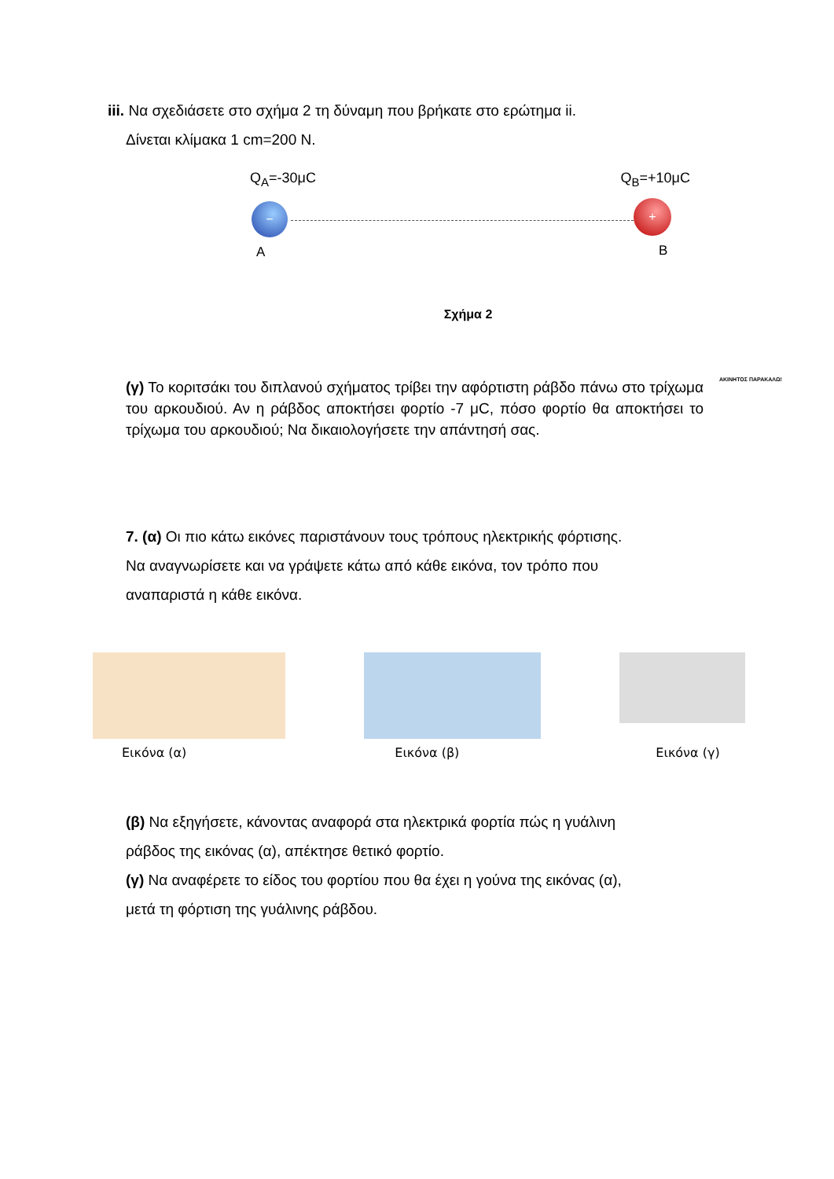iii. Να σχεδιάσετε στο σχήμα 2 τη δύναμη που βρήκατε στο ερώτημα ii.
Δίνεται κλίμακα 1 cm=200 Ν.
Q<sub>A</sub>=-30μC Q<sub>B</sub>=+10μC
− +
A B
Σχήμα 2
(γ) Το κοριτσάκι του διπλανού σχήματος τρίβει την αφόρτιστη ράβδο πάνω στο τρίχωμα του αρκουδιού. Αν η ράβδος αποκτήσει φορτίο -7 μC, πόσο φορτίο θα αποκτήσει το τρίχωμα του αρκουδιού; Να δικαιολογήσετε την απάντησή σας.
ΑΚΙΝΗΤΟΣ ΠΑΡΑΚΑΛΩ!
7. (α) Οι πιο κάτω εικόνες παριστάνουν τους τρόπους ηλεκτρικής φόρτισης.
Να αναγνωρίσετε και να γράψετε κάτω από κάθε εικόνα, τον τρόπο που
αναπαριστά η κάθε εικόνα.
Εικόνα (α) Εικόνα (β) Εικόνα (γ)
(β) Να εξηγήσετε, κάνοντας αναφορά στα ηλεκτρικά φορτία πώς η γυάλινη
ράβδος της εικόνας (α), απέκτησε θετικό φορτίο.
(γ) Να αναφέρετε το είδος του φορτίου που θα έχει η γούνα της εικόνας (α),
μετά τη φόρτιση της γυάλινης ράβδου.